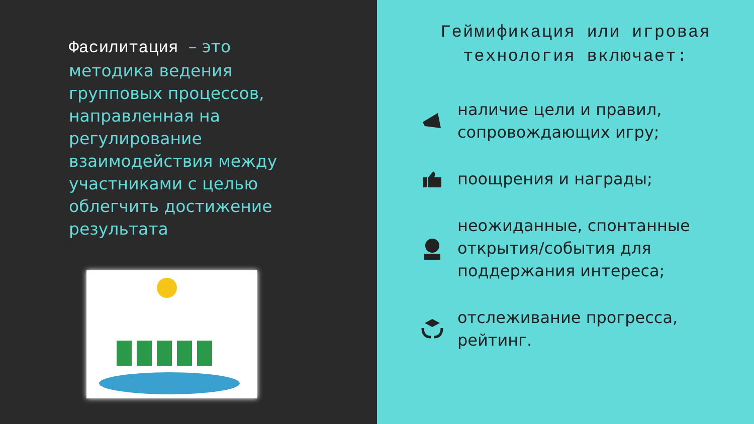Фасилитация – это методика ведения групповых процессов, направленная на регулирование взаимодействия между участниками с целью облегчить достижение результата
Геймификация или игровая технология включает:
наличие цели и правил, сопровождающих игру;
поощрения и награды;
неожиданные, спонтанные открытия/события для поддержания интереса;
отслеживание прогресса, рейтинг.